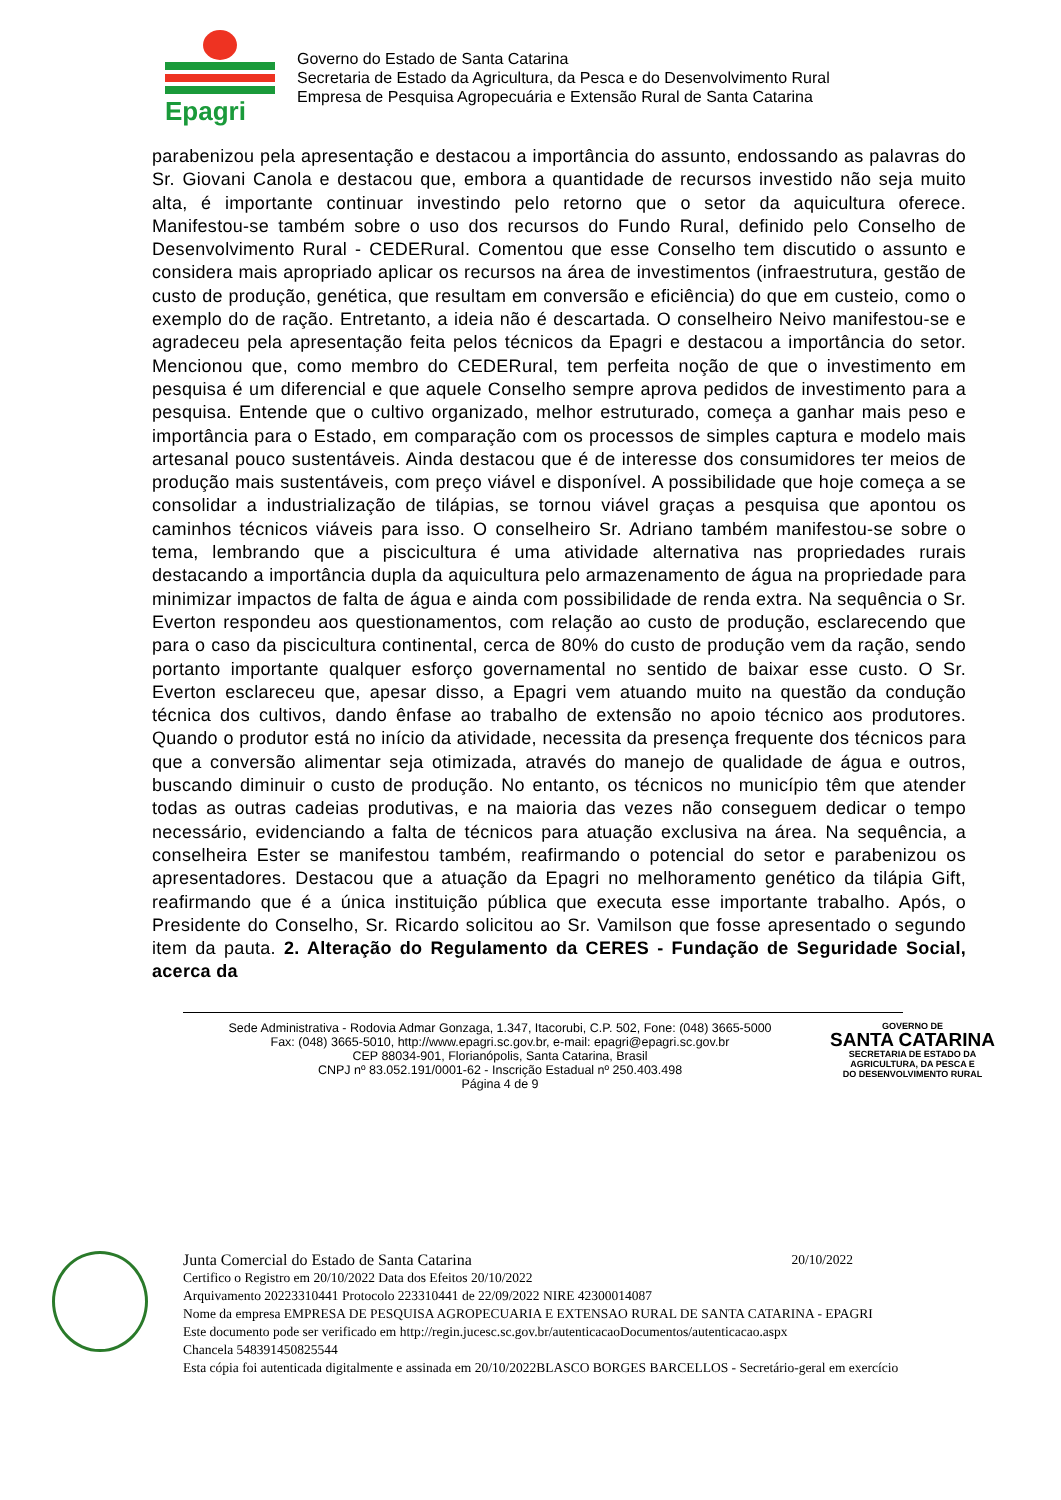Epagri
Governo do Estado de Santa Catarina
Secretaria de Estado da Agricultura, da Pesca e do Desenvolvimento Rural
Empresa de Pesquisa Agropecuária e Extensão Rural de Santa Catarina
parabenizou pela apresentação e destacou a importância do assunto, endossando as palavras do Sr. Giovani Canola e destacou que, embora a quantidade de recursos investido não seja muito alta, é importante continuar investindo pelo retorno que o setor da aquicultura oferece. Manifestou-se também sobre o uso dos recursos do Fundo Rural, definido pelo Conselho de Desenvolvimento Rural - CEDERural. Comentou que esse Conselho tem discutido o assunto e considera mais apropriado aplicar os recursos na área de investimentos (infraestrutura, gestão de custo de produção, genética, que resultam em conversão e eficiência) do que em custeio, como o exemplo do de ração. Entretanto, a ideia não é descartada. O conselheiro Neivo manifestou-se e agradeceu pela apresentação feita pelos técnicos da Epagri e destacou a importância do setor. Mencionou que, como membro do CEDERural, tem perfeita noção de que o investimento em pesquisa é um diferencial e que aquele Conselho sempre aprova pedidos de investimento para a pesquisa. Entende que o cultivo organizado, melhor estruturado, começa a ganhar mais peso e importância para o Estado, em comparação com os processos de simples captura e modelo mais artesanal pouco sustentáveis. Ainda destacou que é de interesse dos consumidores ter meios de produção mais sustentáveis, com preço viável e disponível. A possibilidade que hoje começa a se consolidar a industrialização de tilápias, se tornou viável graças a pesquisa que apontou os caminhos técnicos viáveis para isso. O conselheiro Sr. Adriano também manifestou-se sobre o tema, lembrando que a piscicultura é uma atividade alternativa nas propriedades rurais destacando a importância dupla da aquicultura pelo armazenamento de água na propriedade para minimizar impactos de falta de água e ainda com possibilidade de renda extra. Na sequência o Sr. Everton respondeu aos questionamentos, com relação ao custo de produção, esclarecendo que para o caso da piscicultura continental, cerca de 80% do custo de produção vem da ração, sendo portanto importante qualquer esforço governamental no sentido de baixar esse custo. O Sr. Everton esclareceu que, apesar disso, a Epagri vem atuando muito na questão da condução técnica dos cultivos, dando ênfase ao trabalho de extensão no apoio técnico aos produtores. Quando o produtor está no início da atividade, necessita da presença frequente dos técnicos para que a conversão alimentar seja otimizada, através do manejo de qualidade de água e outros, buscando diminuir o custo de produção. No entanto, os técnicos no município têm que atender todas as outras cadeias produtivas, e na maioria das vezes não conseguem dedicar o tempo necessário, evidenciando a falta de técnicos para atuação exclusiva na área. Na sequência, a conselheira Ester se manifestou também, reafirmando o potencial do setor e parabenizou os apresentadores. Destacou que a atuação da Epagri no melhoramento genético da tilápia Gift, reafirmando que é a única instituição pública que executa esse importante trabalho. Após, o Presidente do Conselho, Sr. Ricardo solicitou ao Sr. Vamilson que fosse apresentado o segundo item da pauta. 2. Alteração do Regulamento da CERES - Fundação de Seguridade Social, acerca da
Sede Administrativa - Rodovia Admar Gonzaga, 1.347, Itacorubi, C.P. 502, Fone: (048) 3665-5000
Fax: (048) 3665-5010, http://www.epagri.sc.gov.br, e-mail: epagri@epagri.sc.gov.br
CEP 88034-901, Florianópolis, Santa Catarina, Brasil
CNPJ nº 83.052.191/0001-62 - Inscrição Estadual nº 250.403.498
Página 4 de 9
GOVERNO DE
SANTA CATARINA
SECRETARIA DE ESTADO DA
AGRICULTURA, DA PESCA E
DO DESENVOLVIMENTO RURAL
Junta Comercial do Estado de Santa Catarina 20/10/2022
Certifico o Registro em 20/10/2022 Data dos Efeitos 20/10/2022
Arquivamento 20223310441 Protocolo 223310441 de 22/09/2022 NIRE 42300014087
Nome da empresa EMPRESA DE PESQUISA AGROPECUARIA E EXTENSAO RURAL DE SANTA CATARINA - EPAGRI
Este documento pode ser verificado em http://regin.jucesc.sc.gov.br/autenticacaoDocumentos/autenticacao.aspx
Chancela 548391450825544
Esta cópia foi autenticada digitalmente e assinada em 20/10/2022BLASCO BORGES BARCELLOS - Secretário-geral em exercício